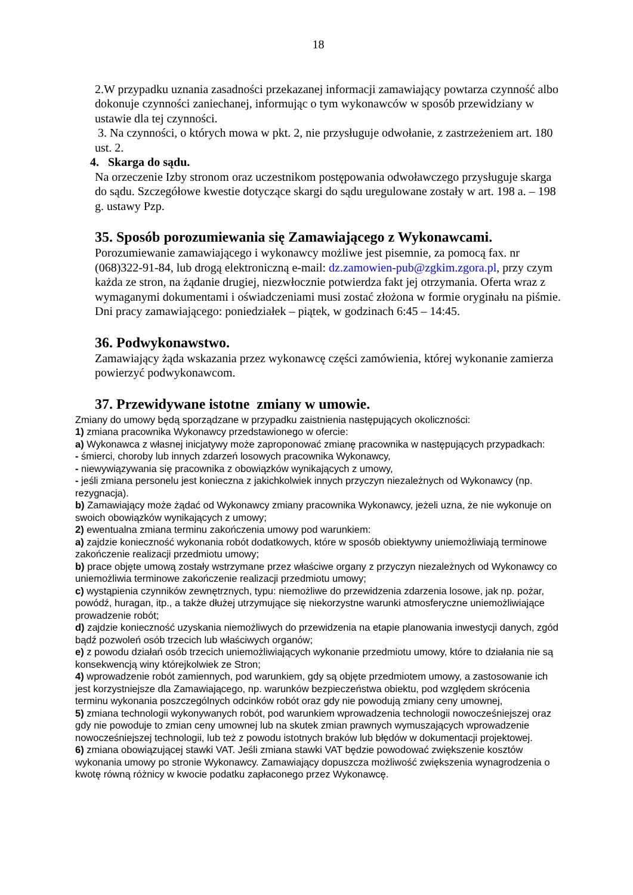18
2.W przypadku uznania zasadności przekazanej informacji zamawiający powtarza czynność albo dokonuje czynności zaniechanej, informując o tym wykonawców w sposób przewidziany w ustawie dla tej czynności.
3. Na czynności, o których mowa w pkt. 2, nie przysługuje odwołanie, z zastrzeżeniem art. 180 ust. 2.
4. Skarga do sądu.
Na orzeczenie Izby stronom oraz uczestnikom postępowania odwoławczego przysługuje skarga do sądu. Szczegółowe kwestie dotyczące skargi do sądu uregulowane zostały w art. 198 a. – 198 g. ustawy Pzp.
35. Sposób porozumiewania się Zamawiającego z Wykonawcami.
Porozumiewanie zamawiającego i wykonawcy możliwe jest pisemnie, za pomocą fax. nr (068)322-91-84, lub drogą elektroniczną e-mail: dz.zamowien-pub@zgkim.zgora.pl, przy czym każda ze stron, na żądanie drugiej, niezwłocznie potwierdza fakt jej otrzymania. Oferta wraz z wymaganymi dokumentami i oświadczeniami musi zostać złożona w formie oryginału na piśmie.
Dni pracy zamawiającego: poniedziałek – piątek, w godzinach 6:45 – 14:45.
36. Podwykonawstwo.
Zamawiający żąda wskazania przez wykonawcę części zamówienia, której wykonanie zamierza powierzyć podwykonawcom.
37. Przewidywane istotne zmiany w umowie.
Zmiany do umowy będą sporządzane w przypadku zaistnienia następujących okoliczności:
1) zmiana pracownika Wykonawcy przedstawionego w ofercie:
a) Wykonawca z własnej inicjatywy może zaproponować zmianę pracownika w następujących przypadkach:
- śmierci, choroby lub innych zdarzeń losowych pracownika Wykonawcy,
- niewywiązywania się pracownika z obowiązków wynikających z umowy,
- jeśli zmiana personelu jest konieczna z jakichkolwiek innych przyczyn niezależnych od Wykonawcy (np. rezygnacja).
b) Zamawiający może żądać od Wykonawcy zmiany pracownika Wykonawcy, jeżeli uzna, że nie wykonuje on swoich obowiązków wynikających z umowy;
2) ewentualna zmiana terminu zakończenia umowy pod warunkiem:
a) zajdzie konieczność wykonania robót dodatkowych, które w sposób obiektywny uniemożliwiają terminowe zakończenie realizacji przedmiotu umowy;
b) prace objęte umową zostały wstrzymane przez właściwe organy z przyczyn niezależnych od Wykonawcy co uniemożliwia terminowe zakończenie realizacji przedmiotu umowy;
c) wystąpienia czynników zewnętrznych, typu: niemożliwe do przewidzenia zdarzenia losowe, jak np. pożar, powódź, huragan, itp., a także dłużej utrzymujące się niekorzystne warunki atmosferyczne uniemożliwiające prowadzenie robót;
d) zajdzie konieczność uzyskania niemożliwych do przewidzenia na etapie planowania inwestycji danych, zgód bądź pozwoleń osób trzecich lub właściwych organów;
e) z powodu działań osób trzecich uniemożliwiających wykonanie przedmiotu umowy, które to działania nie są konsekwencją winy którejkolwiek ze Stron;
4) wprowadzenie robót zamiennych, pod warunkiem, gdy są objęte przedmiotem umowy, a zastosowanie ich jest korzystniejsze dla Zamawiającego, np. warunków bezpieczeństwa obiektu, pod względem skrócenia terminu wykonania poszczególnych odcinków robót oraz gdy nie powodują zmiany ceny umownej,
5) zmiana technologii wykonywanych robót, pod warunkiem wprowadzenia technologii nowocześniejszej oraz gdy nie powoduje to zmian ceny umownej lub na skutek zmian prawnych wymuszających wprowadzenie nowocześniejszej technologii, lub też z powodu istotnych braków lub błędów w dokumentacji projektowej.
6) zmiana obowiązującej stawki VAT. Jeśli zmiana stawki VAT będzie powodować zwiększenie kosztów wykonania umowy po stronie Wykonawcy. Zamawiający dopuszcza możliwość zwiększenia wynagrodzenia o kwotę równą różnicy w kwocie podatku zapłaconego przez Wykonawcę.